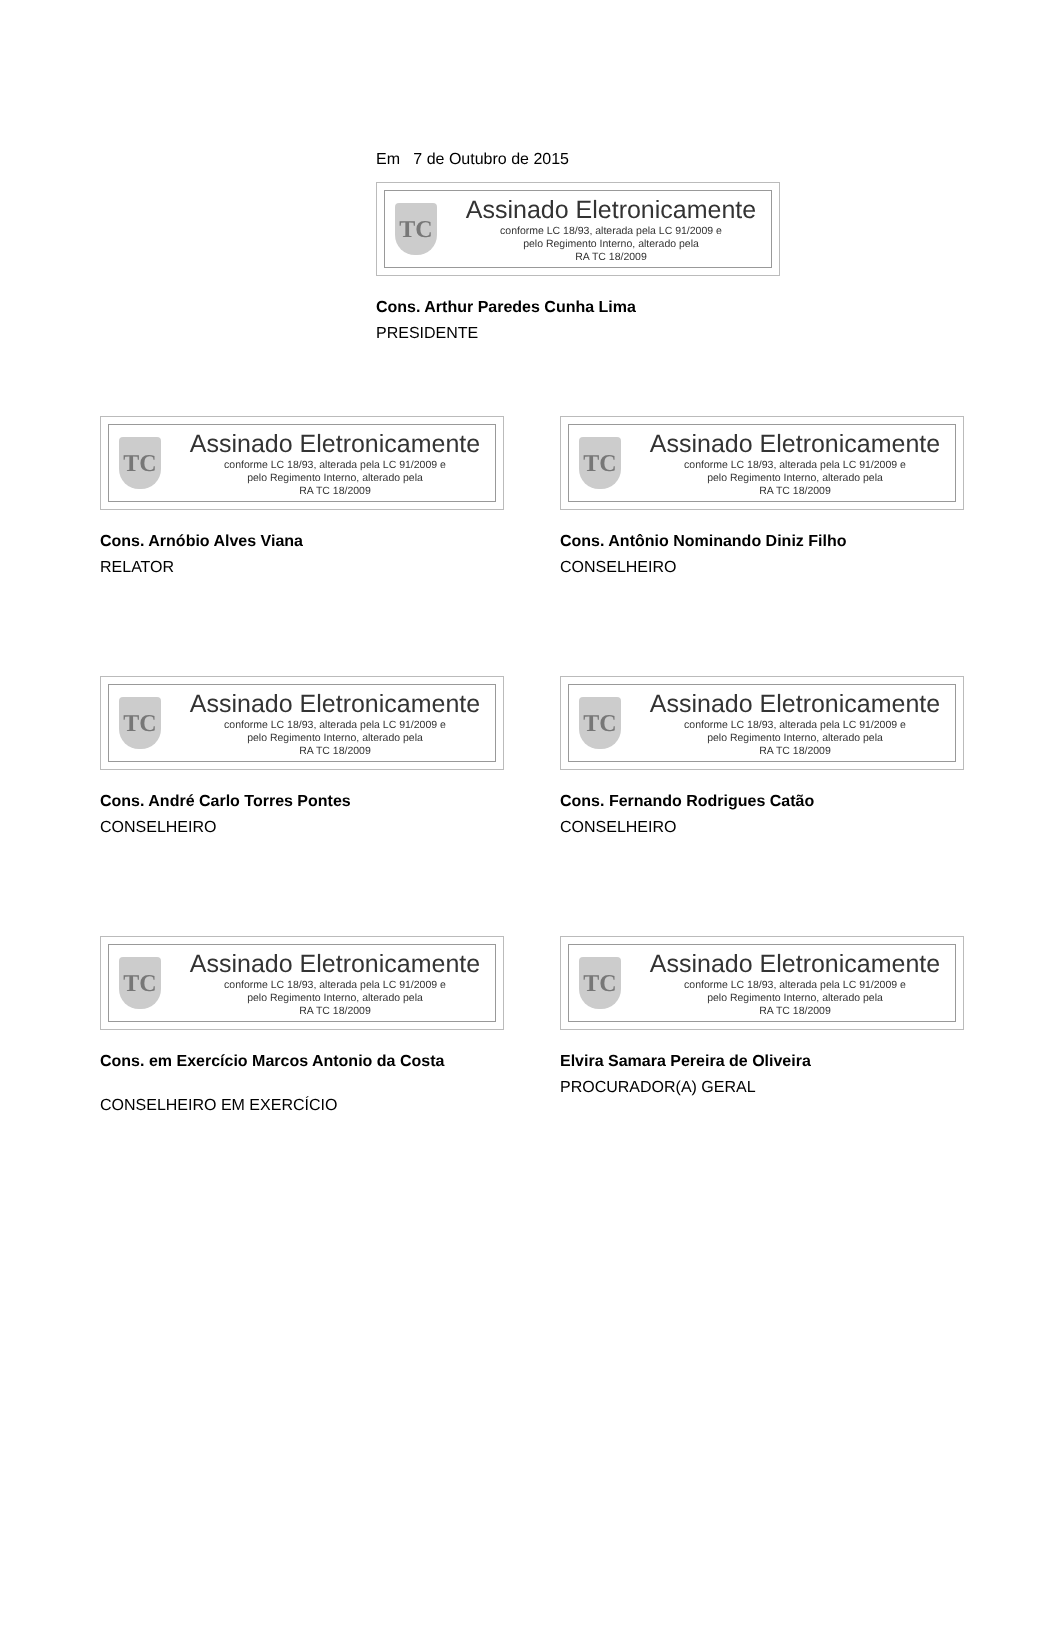Em 7 de Outubro de 2015
TC
Assinado Eletronicamente
conforme LC 18/93, alterada pela LC 91/2009 e
pelo Regimento Interno, alterado pela
RA TC 18/2009
Cons. Arthur Paredes Cunha Lima
PRESIDENTE
TC
Assinado Eletronicamente
conforme LC 18/93, alterada pela LC 91/2009 e
pelo Regimento Interno, alterado pela
RA TC 18/2009
Cons. Arnóbio Alves Viana
RELATOR
TC
Assinado Eletronicamente
conforme LC 18/93, alterada pela LC 91/2009 e
pelo Regimento Interno, alterado pela
RA TC 18/2009
Cons. Antônio Nominando Diniz Filho
CONSELHEIRO
TC
Assinado Eletronicamente
conforme LC 18/93, alterada pela LC 91/2009 e
pelo Regimento Interno, alterado pela
RA TC 18/2009
Cons. André Carlo Torres Pontes
CONSELHEIRO
TC
Assinado Eletronicamente
conforme LC 18/93, alterada pela LC 91/2009 e
pelo Regimento Interno, alterado pela
RA TC 18/2009
Cons. Fernando Rodrigues Catão
CONSELHEIRO
TC
Assinado Eletronicamente
conforme LC 18/93, alterada pela LC 91/2009 e
pelo Regimento Interno, alterado pela
RA TC 18/2009
Cons. em Exercício Marcos Antonio da Costa
CONSELHEIRO EM EXERCÍCIO
TC
Assinado Eletronicamente
conforme LC 18/93, alterada pela LC 91/2009 e
pelo Regimento Interno, alterado pela
RA TC 18/2009
Elvira Samara Pereira de Oliveira
PROCURADOR(A) GERAL